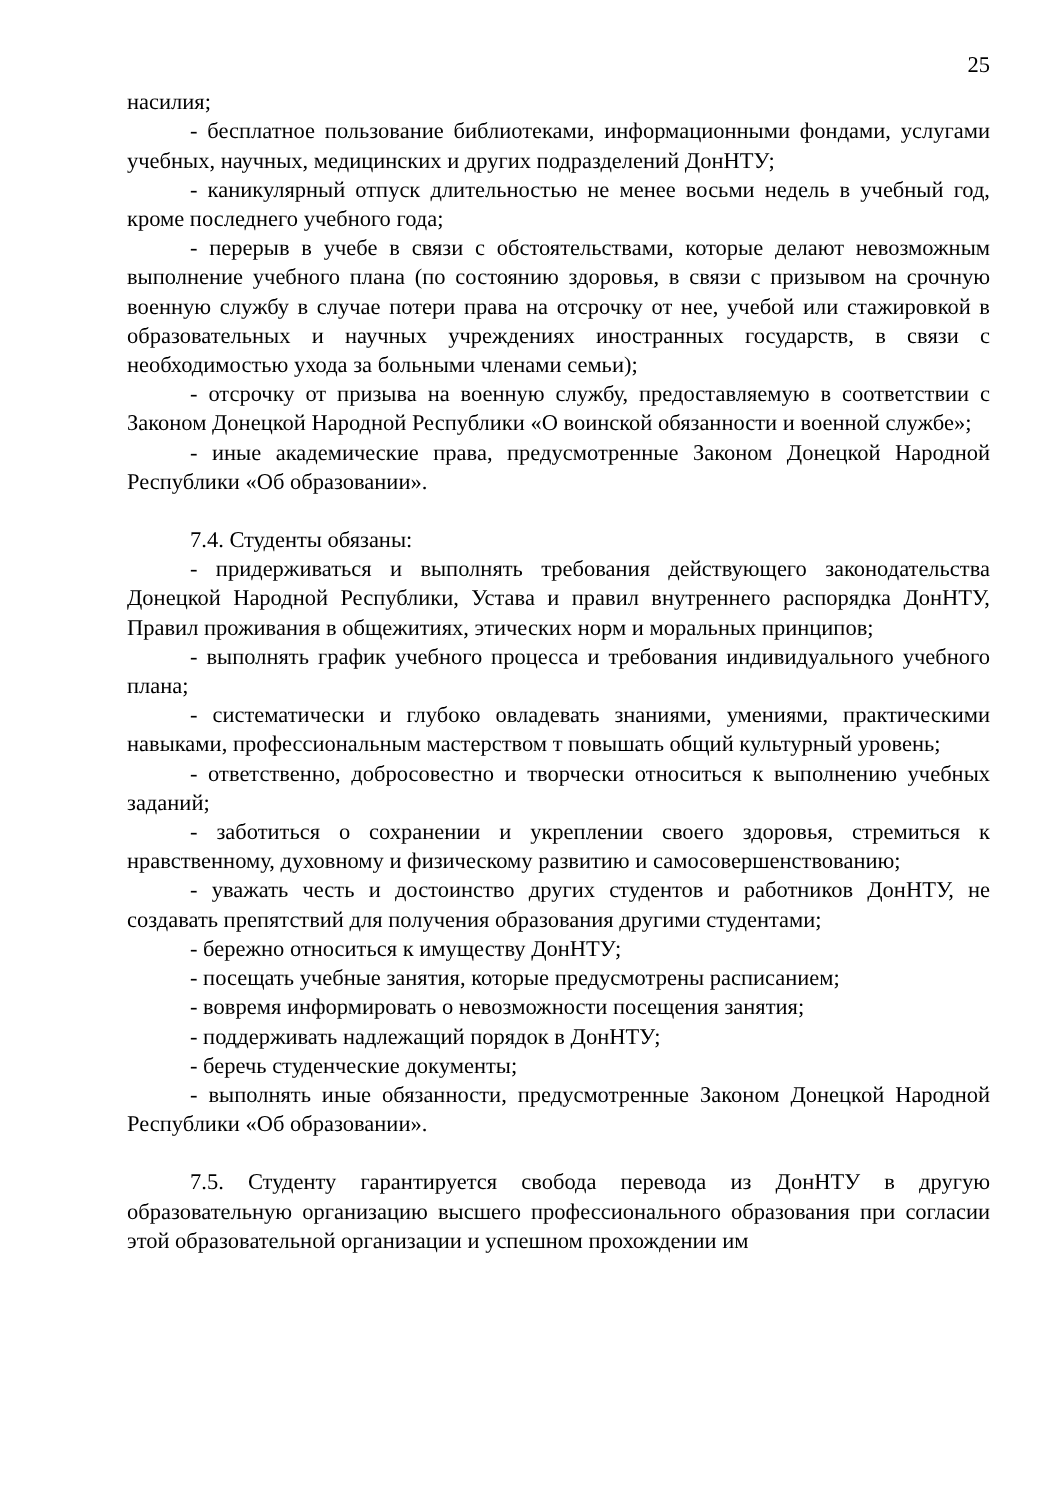25
насилия;
- бесплатное пользование библиотеками, информационными фондами, услугами учебных, научных, медицинских и других подразделений ДонНТУ;
- каникулярный отпуск длительностью не менее восьми недель в учебный год, кроме последнего учебного года;
- перерыв в учебе в связи с обстоятельствами, которые делают невозможным выполнение учебного плана (по состоянию здоровья, в связи с призывом на срочную военную службу в случае потери права на отсрочку от нее, учебой или стажировкой в образовательных и научных учреждениях иностранных государств, в связи с необходимостью ухода за больными членами семьи);
- отсрочку от призыва на военную службу, предоставляемую в соответствии с Законом Донецкой Народной Республики «О воинской обязанности и военной службе»;
- иные академические права, предусмотренные Законом Донецкой Народной Республики «Об образовании».
7.4. Студенты обязаны:
- придерживаться и выполнять требования действующего законодательства Донецкой Народной Республики, Устава и правил внутреннего распорядка ДонНТУ, Правил проживания в общежитиях, этических норм и моральных принципов;
- выполнять график учебного процесса и требования индивидуального учебного плана;
- систематически и глубоко овладевать знаниями, умениями, практическими навыками, профессиональным мастерством т повышать общий культурный уровень;
- ответственно, добросовестно и творчески относиться к выполнению учебных заданий;
- заботиться о сохранении и укреплении своего здоровья, стремиться к нравственному, духовному и физическому развитию и самосовершенствованию;
- уважать честь и достоинство других студентов и работников ДонНТУ, не создавать препятствий для получения образования другими студентами;
- бережно относиться к имуществу ДонНТУ;
- посещать учебные занятия, которые предусмотрены расписанием;
- вовремя информировать о невозможности посещения занятия;
- поддерживать надлежащий порядок в ДонНТУ;
- беречь студенческие документы;
- выполнять иные обязанности, предусмотренные Законом Донецкой Народной Республики «Об образовании».
7.5. Студенту гарантируется свобода перевода из ДонНТУ в другую образовательную организацию высшего профессионального образования при согласии этой образовательной организации и успешном прохождении им